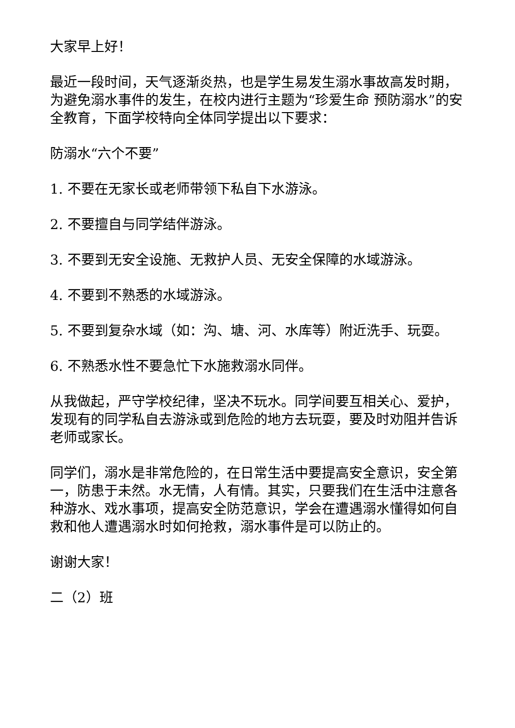大家早上好！
最近一段时间，天气逐渐炎热，也是学生易发生溺水事故高发时期，为避免溺水事件的发生，在校内进行主题为“珍爱生命 预防溺水”的安全教育，下面学校特向全体同学提出以下要求：
防溺水“六个不要”
1. 不要在无家长或老师带领下私自下水游泳。
2. 不要擅自与同学结伴游泳。
3. 不要到无安全设施、无救护人员、无安全保障的水域游泳。
4. 不要到不熟悉的水域游泳。
5. 不要到复杂水域（如：沟、塘、河、水库等）附近洗手、玩耍。
6. 不熟悉水性不要急忙下水施救溺水同伴。
从我做起，严守学校纪律，坚决不玩水。同学间要互相关心、爱护，发现有的同学私自去游泳或到危险的地方去玩耍，要及时劝阻并告诉老师或家长。
同学们，溺水是非常危险的，在日常生活中要提高安全意识，安全第一，防患于未然。水无情，人有情。其实，只要我们在生活中注意各种游水、戏水事项，提高安全防范意识，学会在遭遇溺水懂得如何自救和他人遭遇溺水时如何抢救，溺水事件是可以防止的。
谢谢大家！
二（2）班